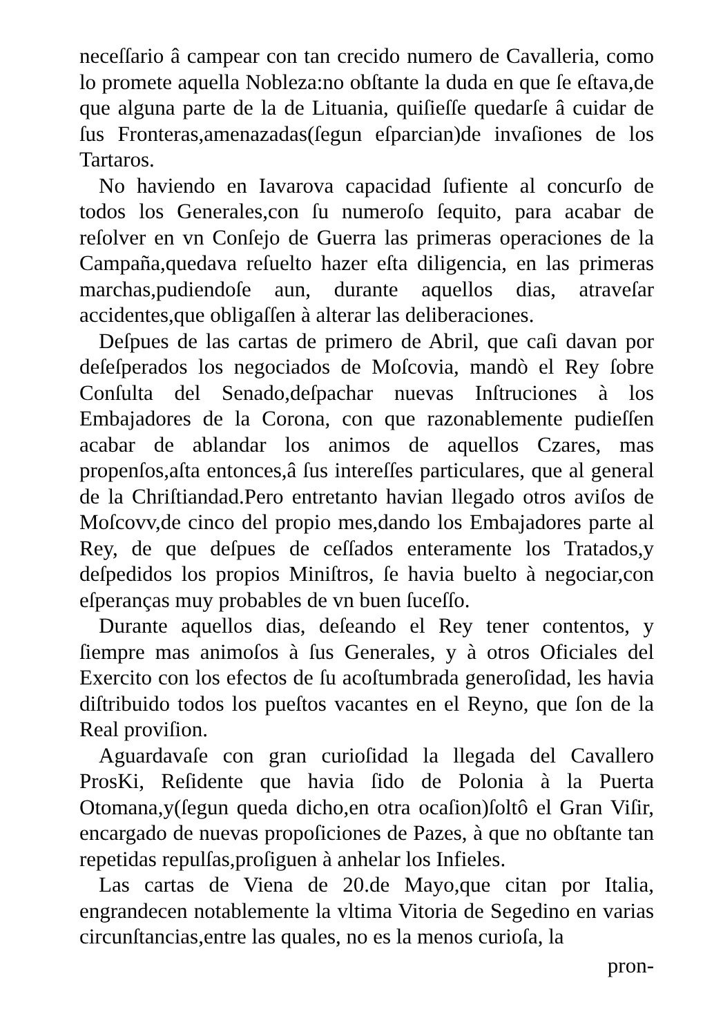neceſſario â campear con tan crecido numero de Cavalleria, como lo promete aquella Nobleza:no obſtante la duda en que ſe eſtava,de que alguna parte de la de Lituania, quiſieſſe quedarſe â cuidar de ſus Fronteras,amenazadas(ſegun eſparcian)de invaſiones de los Tartaros.
No haviendo en Iavarova capacidad ſufiente al concurſo de todos los Generales,con ſu numeroſo ſequito, para acabar de reſolver en vn Conſejo de Guerra las primeras operaciones de la Campaña,quedava reſuelto hazer eſta diligencia, en las primeras marchas,pudiendoſe aun, durante aquellos dias, atraveſar accidentes,que obligaſſen à alterar las deliberaciones.
Deſpues de las cartas de primero de Abril, que caſi davan por deſeſperados los negociados de Moſcovia, mandò el Rey ſobre Conſulta del Senado,deſpachar nuevas Inſtruciones à los Embajadores de la Corona, con que razonablemente pudieſſen acabar de ablandar los animos de aquellos Czares, mas propenſos,aſta entonces,â ſus intereſſes particulares, que al general de la Chriſtiandad.Pero entretanto havian llegado otros aviſos de Moſcovv,de cinco del propio mes,dando los Embajadores parte al Rey, de que deſpues de ceſſados enteramente los Tratados,y deſpedidos los propios Miniſtros, ſe havia buelto à negociar,con eſperanças muy probables de vn buen ſuceſſo.
Durante aquellos dias, deſeando el Rey tener contentos, y ſiempre mas animoſos à ſus Generales, y à otros Oficiales del Exercito con los efectos de ſu acoſtumbrada generoſidad, les havia diſtribuido todos los pueſtos vacantes en el Reyno, que ſon de la Real proviſion.
Aguardavaſe con gran curioſidad la llegada del Cavallero ProsKi, Reſidente que havia ſido de Polonia à la Puerta Otomana,y(ſegun queda dicho,en otra ocaſion)ſoltô el Gran Viſir, encargado de nuevas propoſiciones de Pazes, à que no obſtante tan repetidas repulſas,proſiguen à anhelar los Infieles.
Las cartas de Viena de 20.de Mayo,que citan por Italia, engrandecen notablemente la vltima Vitoria de Segedino en varias circunſtancias,entre las quales, no es la menos curioſa, la
pron-